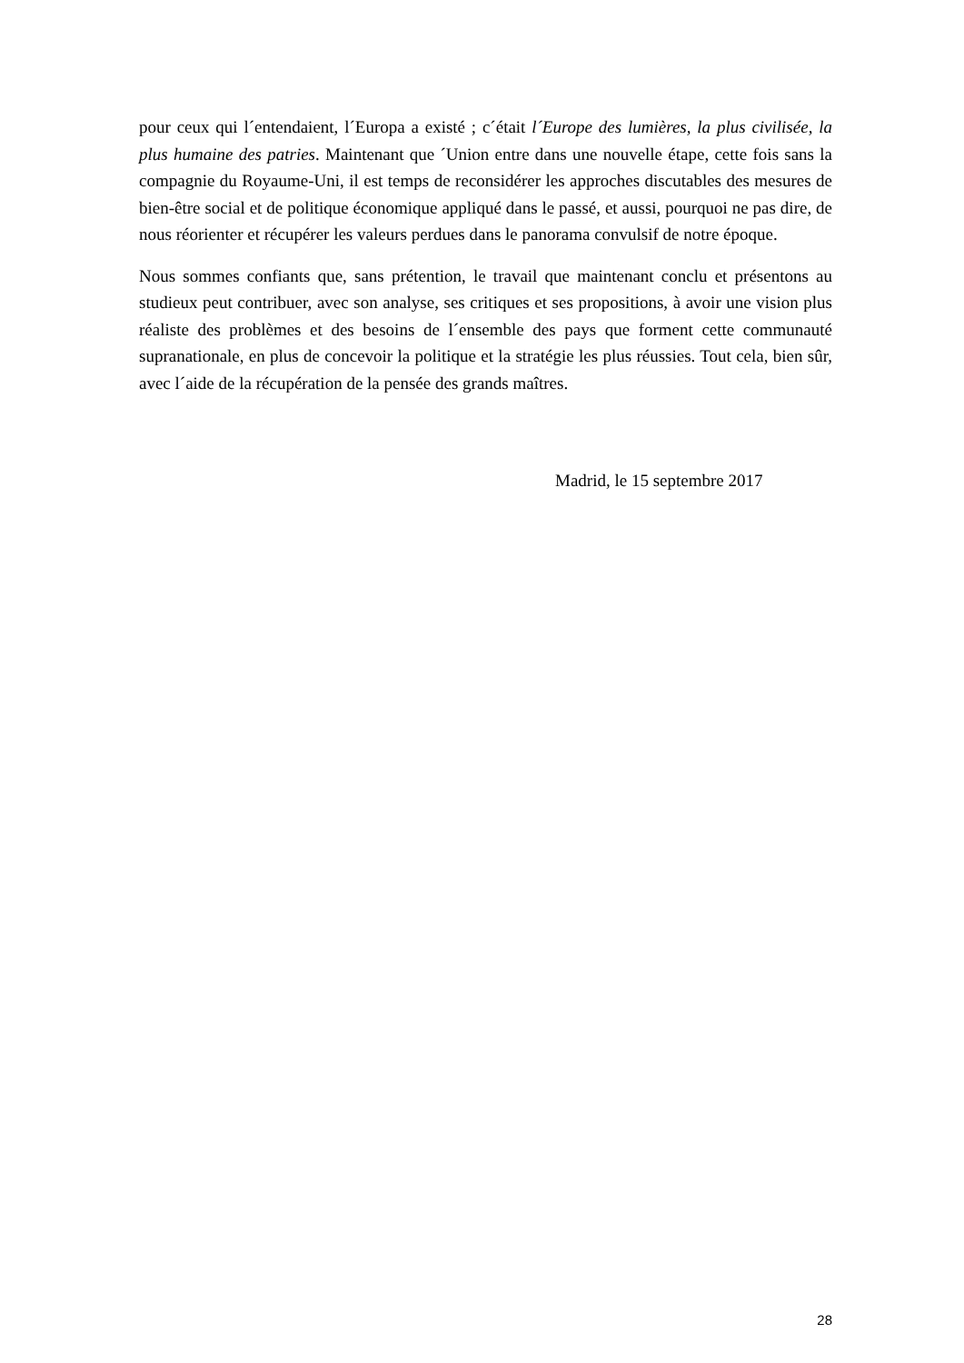pour ceux qui l´entendaient, l´Europa a existé ; c´était l´Europe des lumières, la plus civilisée, la plus humaine des patries. Maintenant que ´Union entre dans une nouvelle étape, cette fois sans la compagnie du Royaume-Uni, il est temps de reconsidérer les approches discutables des mesures de bien-être social et de politique économique appliqué dans le passé, et aussi, pourquoi ne pas dire, de nous réorienter et récupérer les valeurs perdues dans le panorama convulsif de notre époque.
Nous sommes confiants que, sans prétention, le travail que maintenant conclu et présentons au studieux peut contribuer, avec son analyse, ses critiques et ses propositions, à avoir une vision plus réaliste des problèmes et des besoins de l´ensemble des pays que forment cette communauté supranationale, en plus de concevoir la politique et la stratégie les plus réussies. Tout cela, bien sûr, avec l´aide de la récupération de la pensée des grands maîtres.
Madrid, le 15 septembre 2017
28